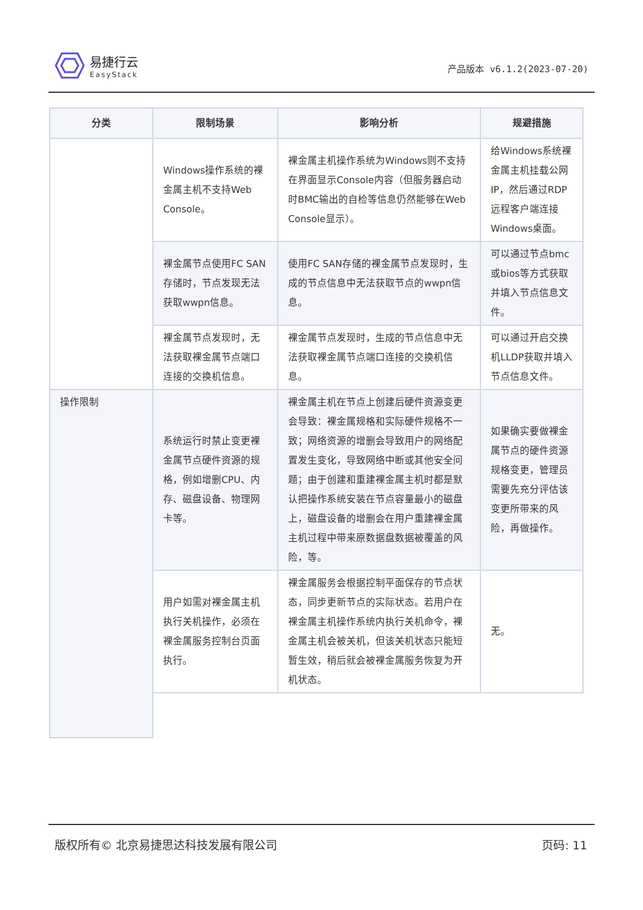易捷行云
EasyStack
产品版本 v6.1.2(2023-07-20)
| 分类 | 限制场景 | 影响分析 | 规避措施 |
| --- | --- | --- | --- |
| | Windows操作系统的裸金属主机不支持Web Console。 | 裸金属主机操作系统为Windows则不支持在界面显示Console内容（但服务器启动时BMC输出的自检等信息仍然能够在Web Console显示）。 | 给Windows系统裸金属主机挂载公网IP，然后通过RDP远程客户端连接Windows桌面。 |
| | 裸金属节点使用FC SAN存储时，节点发现无法获取wwpn信息。 | 使用FC SAN存储的裸金属节点发现时，生成的节点信息中无法获取节点的wwpn信息。 | 可以通过节点bmc或bios等方式获取并填入节点信息文件。 |
| | 裸金属节点发现时，无法获取裸金属节点端口连接的交换机信息。 | 裸金属节点发现时，生成的节点信息中无法获取裸金属节点端口连接的交换机信息。 | 可以通过开启交换机LLDP获取并填入节点信息文件。 |
| 操作限制 | 系统运行时禁止变更裸金属节点硬件资源的规格，例如增删CPU、内存、磁盘设备、物理网卡等。 | 裸金属主机在节点上创建后硬件资源变更会导致：裸金属规格和实际硬件规格不一致；网络资源的增删会导致用户的网络配置发生变化，导致网络中断或其他安全问题；由于创建和重建裸金属主机时都是默认把操作系统安装在节点容量最小的磁盘上，磁盘设备的增删会在用户重建裸金属主机过程中带来原数据盘数据被覆盖的风险，等。 | 如果确实要做裸金属节点的硬件资源规格变更，管理员需要先充分评估该变更所带来的风险，再做操作。 |
| | 用户如需对裸金属主机执行关机操作，必须在裸金属服务控制台页面执行。 | 裸金属服务会根据控制平面保存的节点状态，同步更新节点的实际状态。若用户在裸金属主机操作系统内执行关机命令，裸金属主机会被关机，但该关机状态只能短暂生效，稍后就会被裸金属服务恢复为开机状态。 | 无。 |
版权所有© 北京易捷思达科技发展有限公司 页码: 11